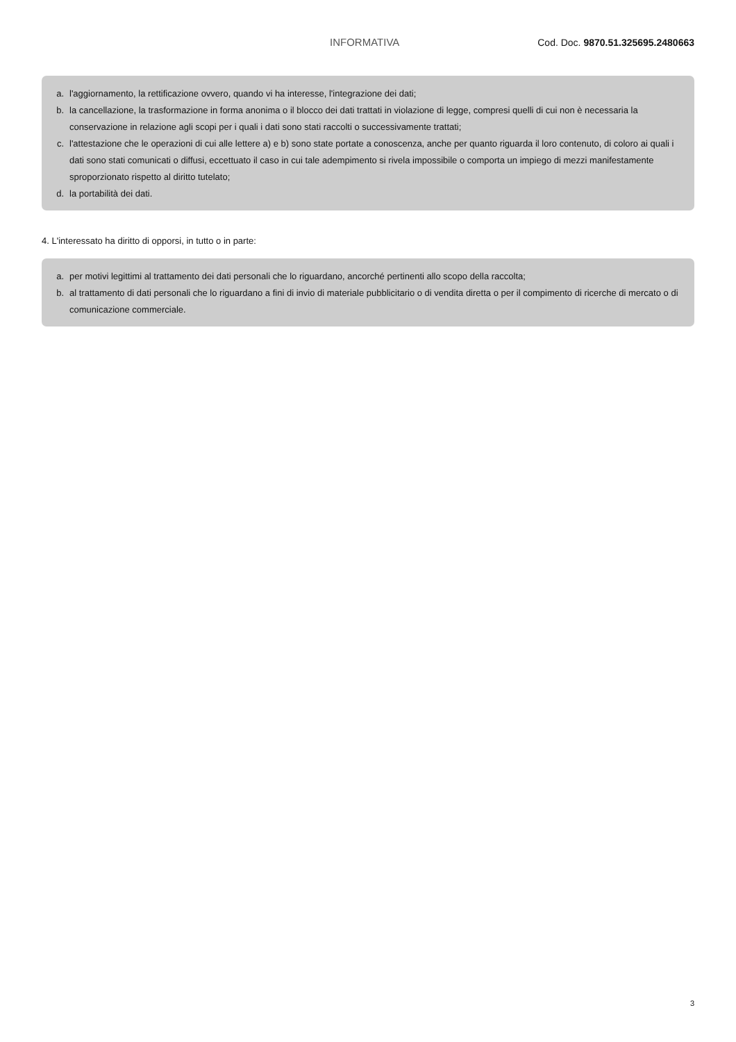INFORMATIVA Cod. Doc. 9870.51.325695.2480663
a. l'aggiornamento, la rettificazione ovvero, quando vi ha interesse, l'integrazione dei dati;
b. la cancellazione, la trasformazione in forma anonima o il blocco dei dati trattati in violazione di legge, compresi quelli di cui non è necessaria la conservazione in relazione agli scopi per i quali i dati sono stati raccolti o successivamente trattati;
c. l'attestazione che le operazioni di cui alle lettere a) e b) sono state portate a conoscenza, anche per quanto riguarda il loro contenuto, di coloro ai quali i dati sono stati comunicati o diffusi, eccettuato il caso in cui tale adempimento si rivela impossibile o comporta un impiego di mezzi manifestamente sproporzionato rispetto al diritto tutelato;
d. la portabilità dei dati.
4. L'interessato ha diritto di opporsi, in tutto o in parte:
a. per motivi legittimi al trattamento dei dati personali che lo riguardano, ancorché pertinenti allo scopo della raccolta;
b. al trattamento di dati personali che lo riguardano a fini di invio di materiale pubblicitario o di vendita diretta o per il compimento di ricerche di mercato o di comunicazione commerciale.
3